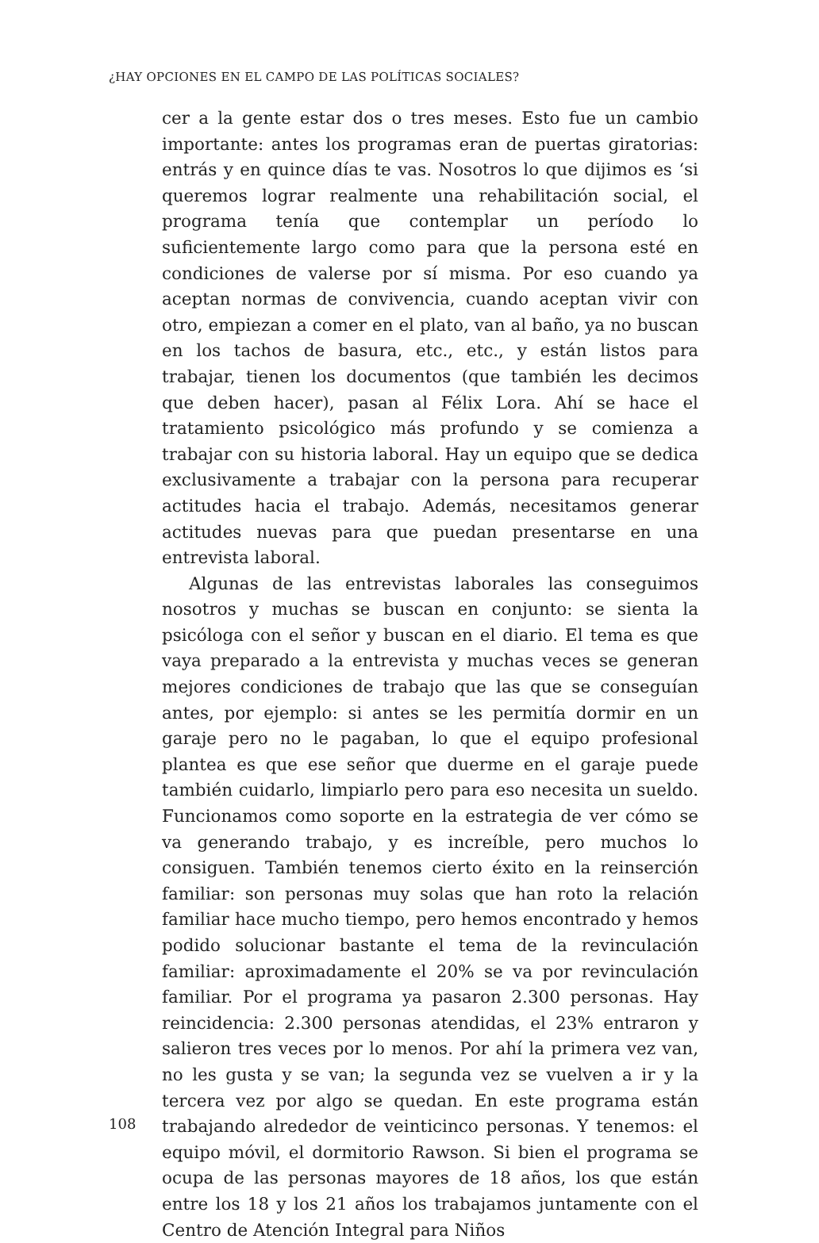¿HAY OPCIONES EN EL CAMPO DE LAS POLÍTICAS SOCIALES?
cer a la gente estar dos o tres meses. Esto fue un cambio importante: antes los programas eran de puertas giratorias: entrás y en quince días te vas. Nosotros lo que dijimos es ‘si queremos lograr realmente una rehabilitación social, el programa tenía que contemplar un período lo suficientemente largo como para que la persona esté en condiciones de valerse por sí misma. Por eso cuando ya aceptan normas de convivencia, cuando aceptan vivir con otro, empiezan a comer en el plato, van al baño, ya no buscan en los tachos de basura, etc., etc., y están listos para trabajar, tienen los documentos (que también les decimos que deben hacer), pasan al Félix Lora. Ahí se hace el tratamiento psicológico más profundo y se comienza a trabajar con su historia laboral. Hay un equipo que se dedica exclusivamente a trabajar con la persona para recuperar actitudes hacia el trabajo. Además, necesitamos generar actitudes nuevas para que puedan presentarse en una entrevista laboral.
Algunas de las entrevistas laborales las conseguimos nosotros y muchas se buscan en conjunto: se sienta la psicóloga con el señor y buscan en el diario. El tema es que vaya preparado a la entrevista y muchas veces se generan mejores condiciones de trabajo que las que se conseguían antes, por ejemplo: si antes se les permitía dormir en un garaje pero no le pagaban, lo que el equipo profesional plantea es que ese señor que duerme en el garaje puede también cuidarlo, limpiarlo pero para eso necesita un sueldo. Funcionamos como soporte en la estrategia de ver cómo se va generando trabajo, y es increíble, pero muchos lo consiguen. También tenemos cierto éxito en la reinserción familiar: son personas muy solas que han roto la relación familiar hace mucho tiempo, pero hemos encontrado y hemos podido solucionar bastante el tema de la revinculación familiar: aproximadamente el 20% se va por revinculación familiar. Por el programa ya pasaron 2.300 personas. Hay reincidencia: 2.300 personas atendidas, el 23% entraron y salieron tres veces por lo menos. Por ahí la primera vez van, no les gusta y se van; la segunda vez se vuelven a ir y la tercera vez por algo se quedan. En este programa están trabajando alrededor de veinticinco personas. Y tenemos: el equipo móvil, el dormitorio Rawson. Si bien el programa se ocupa de las personas mayores de 18 años, los que están entre los 18 y los 21 años los trabajamos juntamente con el Centro de Atención Integral para Niños
108